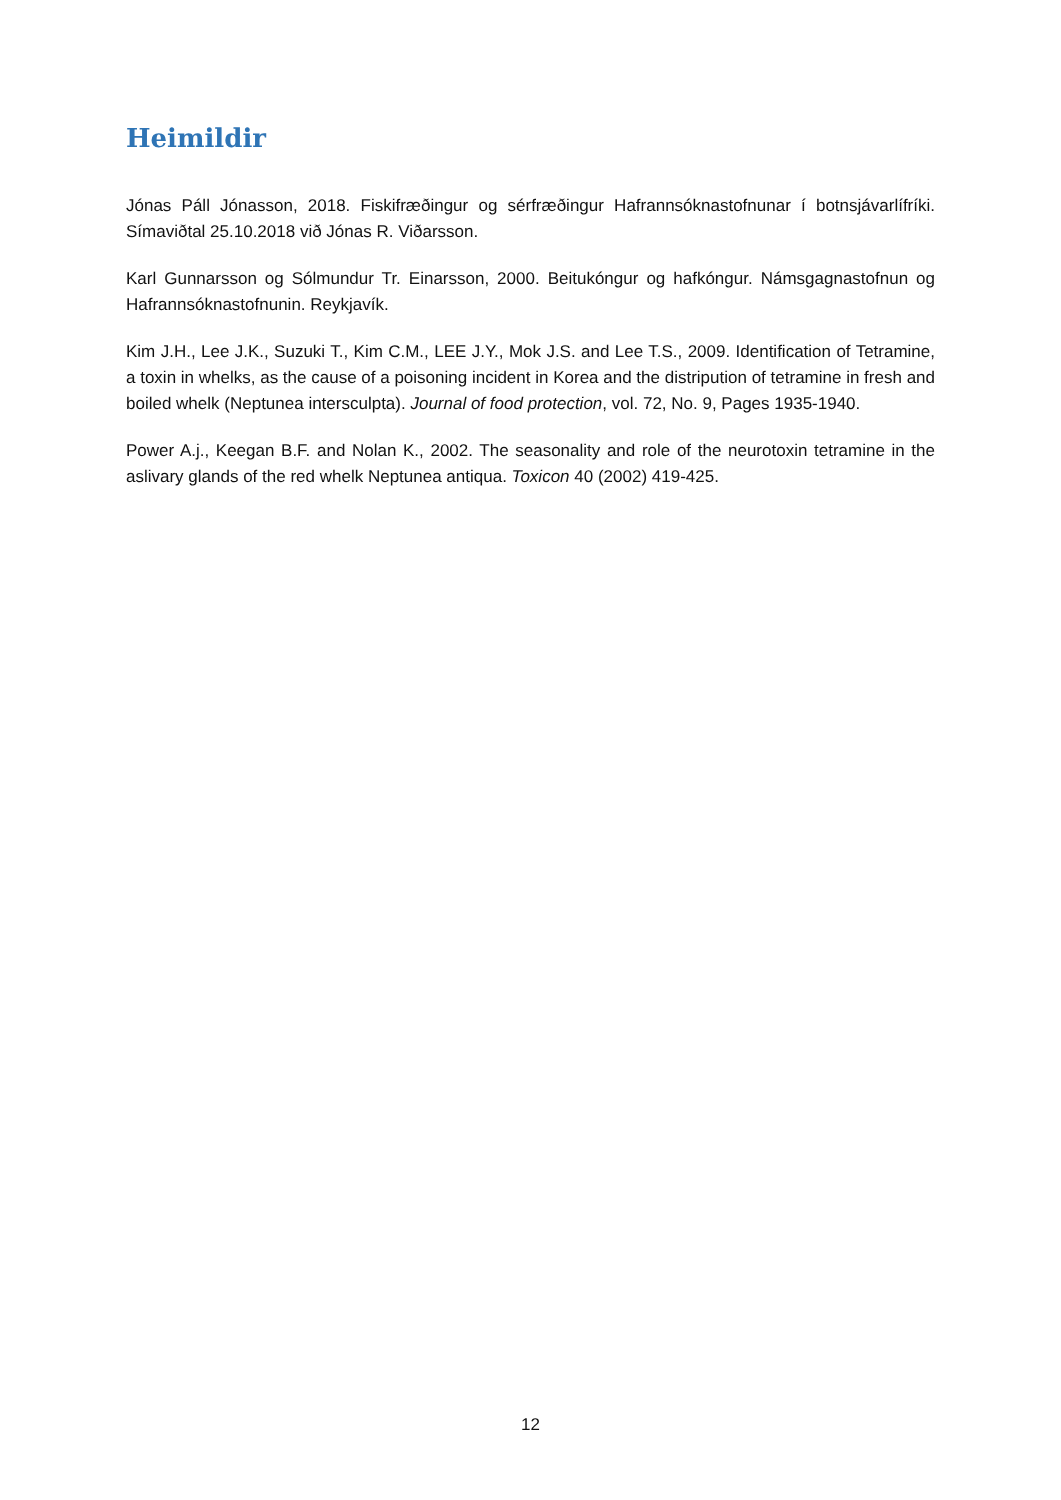Heimildir
Jónas Páll Jónasson, 2018. Fiskifræðingur og sérfræðingur Hafrannsóknastofnunar í botnsjávarlífríki. Símaviðtal 25.10.2018 við Jónas R. Viðarsson.
Karl Gunnarsson og Sólmundur Tr. Einarsson, 2000. Beitukóngur og hafkóngur. Námsgagnastofnun og Hafrannsóknastofnunin. Reykjavík.
Kim J.H., Lee J.K., Suzuki T., Kim C.M., LEE J.Y., Mok J.S. and Lee T.S., 2009. Identification of Tetramine, a toxin in whelks, as the cause of a poisoning incident in Korea and the distripution of tetramine in fresh and boiled whelk (Neptunea intersculpta). Journal of food protection, vol. 72, No. 9, Pages 1935-1940.
Power A.j., Keegan B.F. and Nolan K., 2002. The seasonality and role of the neurotoxin tetramine in the aslivary glands of the red whelk Neptunea antiqua. Toxicon 40 (2002) 419-425.
12